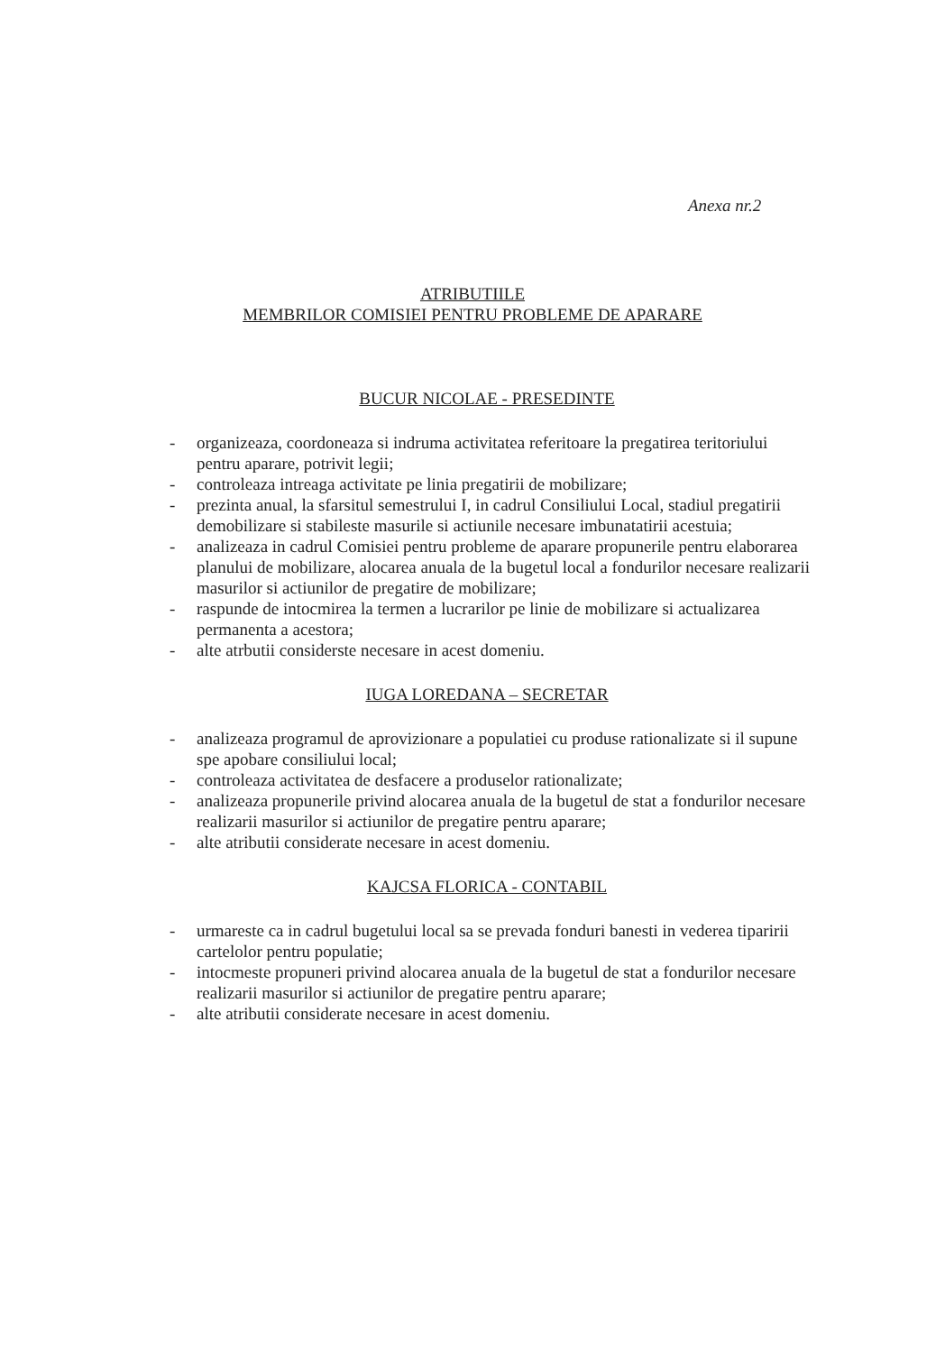Anexa nr.2
ATRIBUTIILE
MEMBRILOR COMISIEI PENTRU PROBLEME DE APARARE
BUCUR NICOLAE - PRESEDINTE
- organizeaza, coordoneaza si indruma activitatea referitoare la pregatirea teritoriului pentru aparare, potrivit legii;
- controleaza intreaga activitate pe linia pregatirii de mobilizare;
- prezinta anual, la sfarsitul semestrului I, in cadrul Consiliului Local, stadiul pregatirii demobilizare si stabileste masurile si actiunile necesare imbunatatirii acestuia;
- analizeaza in cadrul Comisiei pentru probleme de aparare propunerile pentru elaborarea planului de mobilizare, alocarea anuala de la bugetul local a fondurilor necesare realizarii masurilor si actiunilor de pregatire de mobilizare;
- raspunde de intocmirea la termen a lucrarilor pe linie de mobilizare si actualizarea permanenta a acestora;
- alte atrbutii considerste necesare in acest domeniu.
IUGA LOREDANA – SECRETAR
- analizeaza programul de aprovizionare a populatiei cu produse rationalizate si il supune spe apobare consiliului local;
- controleaza activitatea de desfacere a produselor rationalizate;
- analizeaza propunerile privind alocarea anuala de la bugetul de stat a fondurilor necesare realizarii masurilor si actiunilor de pregatire pentru aparare;
- alte atributii considerate necesare in acest domeniu.
KAJCSA FLORICA - CONTABIL
- urmareste ca in cadrul bugetului local sa se prevada fonduri banesti in vederea tiparirii cartelolor pentru populatie;
- intocmeste propuneri privind alocarea anuala de la bugetul de stat a fondurilor necesare realizarii masurilor si actiunilor de pregatire pentru aparare;
- alte atributii considerate necesare in acest domeniu.